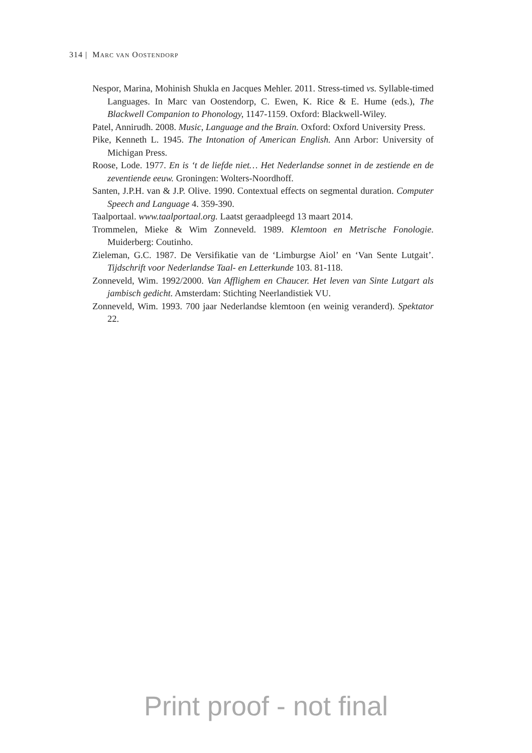314 | MARC VAN OOSTENDORP
Nespor, Marina, Mohinish Shukla en Jacques Mehler. 2011. Stress-timed vs. Syllable-timed Languages. In Marc van Oostendorp, C. Ewen, K. Rice & E. Hume (eds.), The Blackwell Companion to Phonology, 1147-1159. Oxford: Blackwell-Wiley.
Patel, Annirudh. 2008. Music, Language and the Brain. Oxford: Oxford University Press.
Pike, Kenneth L. 1945. The Intonation of American English. Ann Arbor: University of Michigan Press.
Roose, Lode. 1977. En is ‘t de liefde niet… Het Nederlandse sonnet in de zestiende en de zeventiende eeuw. Groningen: Wolters-Noordhoff.
Santen, J.P.H. van & J.P. Olive. 1990. Contextual effects on segmental duration. Computer Speech and Language 4. 359-390.
Taalportaal. www.taalportaal.org. Laatst geraadpleegd 13 maart 2014.
Trommelen, Mieke & Wim Zonneveld. 1989. Klemtoon en Metrische Fonologie. Muiderberg: Coutinho.
Zieleman, G.C. 1987. De Versifikatie van de ‘Limburgse Aiol’ en ‘Van Sente Lutgait’. Tijdschrift voor Nederlandse Taal- en Letterkunde 103. 81-118.
Zonneveld, Wim. 1992/2000. Van Afflighem en Chaucer. Het leven van Sinte Lutgart als jambisch gedicht. Amsterdam: Stichting Neerlandistiek VU.
Zonneveld, Wim. 1993. 700 jaar Nederlandse klemtoon (en weinig veranderd). Spektator 22.
Print proof - not final